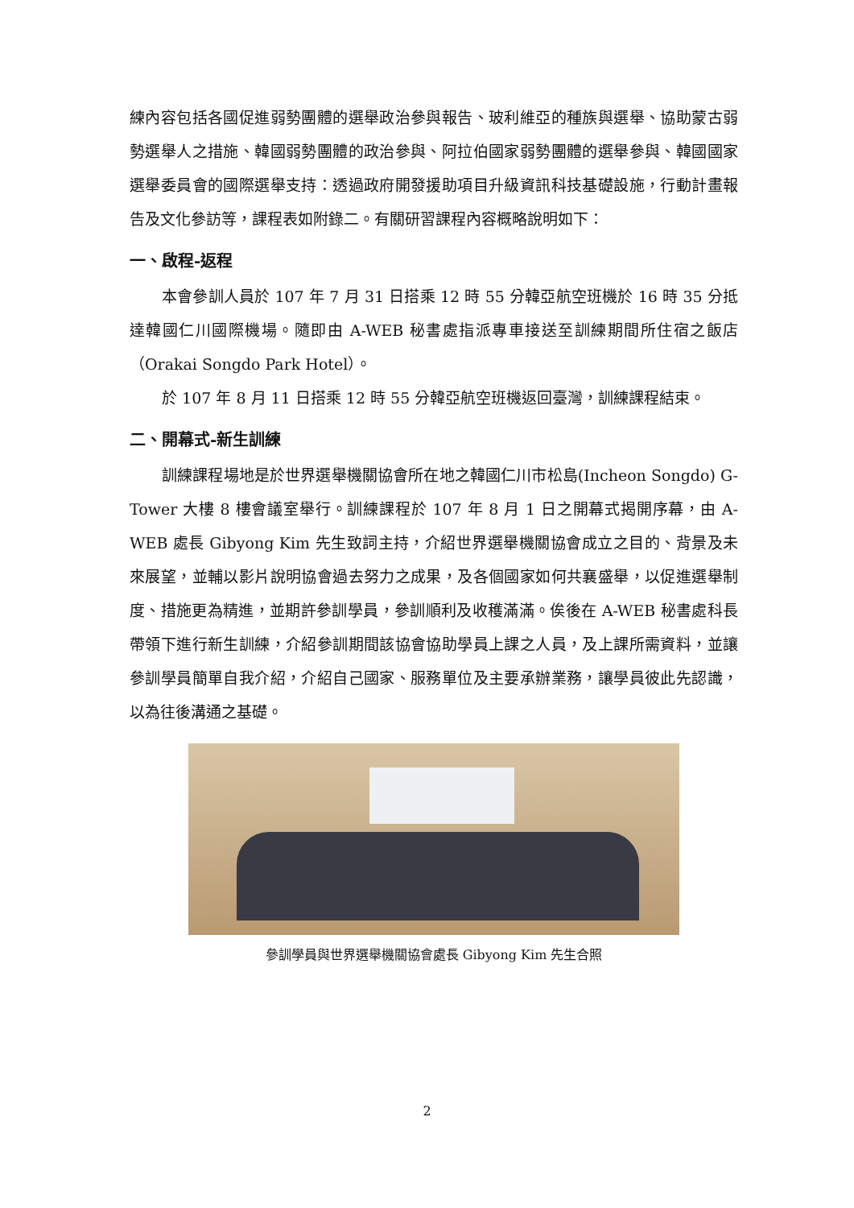練內容包括各國促進弱勢團體的選舉政治參與報告、玻利維亞的種族與選舉、協助蒙古弱勢選舉人之措施、韓國弱勢團體的政治參與、阿拉伯國家弱勢團體的選舉參與、韓國國家選舉委員會的國際選舉支持：透過政府開發援助項目升級資訊科技基礎設施，行動計畫報告及文化參訪等，課程表如附錄二。有關研習課程內容概略說明如下：
一、啟程-返程
本會參訓人員於 107 年 7 月 31 日搭乘 12 時 55 分韓亞航空班機於 16 時 35 分抵達韓國仁川國際機場。隨即由 A-WEB 秘書處指派專車接送至訓練期間所住宿之飯店（Orakai Songdo Park Hotel）。
於 107 年 8 月 11 日搭乘 12 時 55 分韓亞航空班機返回臺灣，訓練課程結束。
二、開幕式-新生訓練
訓練課程場地是於世界選舉機關協會所在地之韓國仁川市松島(Incheon Songdo) G-Tower 大樓 8 樓會議室舉行。訓練課程於 107 年 8 月 1 日之開幕式揭開序幕，由 A-WEB 處長 Gibyong Kim 先生致詞主持，介紹世界選舉機關協會成立之目的、背景及未來展望，並輔以影片說明協會過去努力之成果，及各個國家如何共襄盛舉，以促進選舉制度、措施更為精進，並期許參訓學員，參訓順利及收穫滿滿。俟後在 A-WEB 秘書處科長帶領下進行新生訓練，介紹參訓期間該協會協助學員上課之人員，及上課所需資料，並讓參訓學員簡單自我介紹，介紹自己國家、服務單位及主要承辦業務，讓學員彼此先認識，以為往後溝通之基礎。
參訓學員與世界選舉機關協會處長 Gibyong Kim 先生合照
2